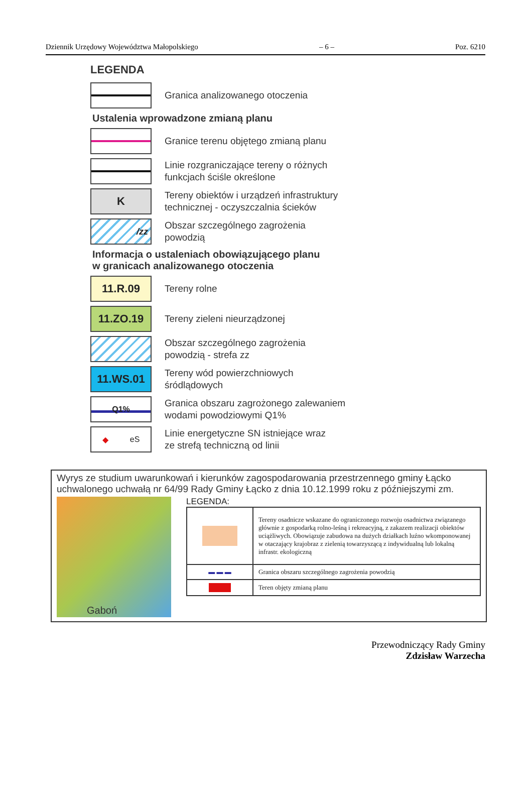Dziennik Urzędowy Województwa Małopolskiego – 6 – Poz. 6210
LEGENDA
Granica analizowanego otoczenia
Ustalenia wprowadzone zmianą planu
Granice terenu objętego zmianą planu
Linie rozgraniczające tereny o różnych
funkcjach ściśle określone
K
Tereny obiektów i urządzeń infrastruktury
technicznej - oczyszczalnia ścieków
/zz
Obszar szczególnego zagrożenia
powodzią
Informacja o ustaleniach obowiązującego planu
w granicach analizowanego otoczenia
11.R.09
Tereny rolne
11.ZO.19
Tereny zieleni nieurządzonej
Obszar szczególnego zagrożenia
powodzią - strefa zz
11.WS.01
Tereny wód powierzchniowych
śródlądowych
Q1%
Granica obszaru zagrożonego zalewaniem
wodami powodziowymi Q1%
◆ eS
Linie energetyczne SN istniejące wraz
ze strefą techniczną od linii
Wyrys ze studium uwarunkowań i kierunków zagospodarowania przestrzennego gminy Łącko
uchwalonego uchwałą nr 64/99 Rady Gminy Łącko z dnia 10.12.1999 roku z późniejszymi zm.
Gaboń
LEGENDA:
| | Tereny osadnicze wskazane do ograniczonego rozwoju osadnictwa związanego głównie z gospodarką rolno-leśną i rekreacyjną, z zakazem realizacji obiektów uciążliwych. Obowiązuje zabudowa na dużych działkach luźno wkomponowanej w otaczający krajobraz z zielenią towarzyszącą z indywidualną lub lokalną infrastr. ekologiczną |
| ▬ ▬ ▬ | Granica obszaru szczególnego zagrożenia powodzią |
| | Teren objęty zmianą planu |
Przewodniczący Rady Gminy
Zdzisław Warzecha